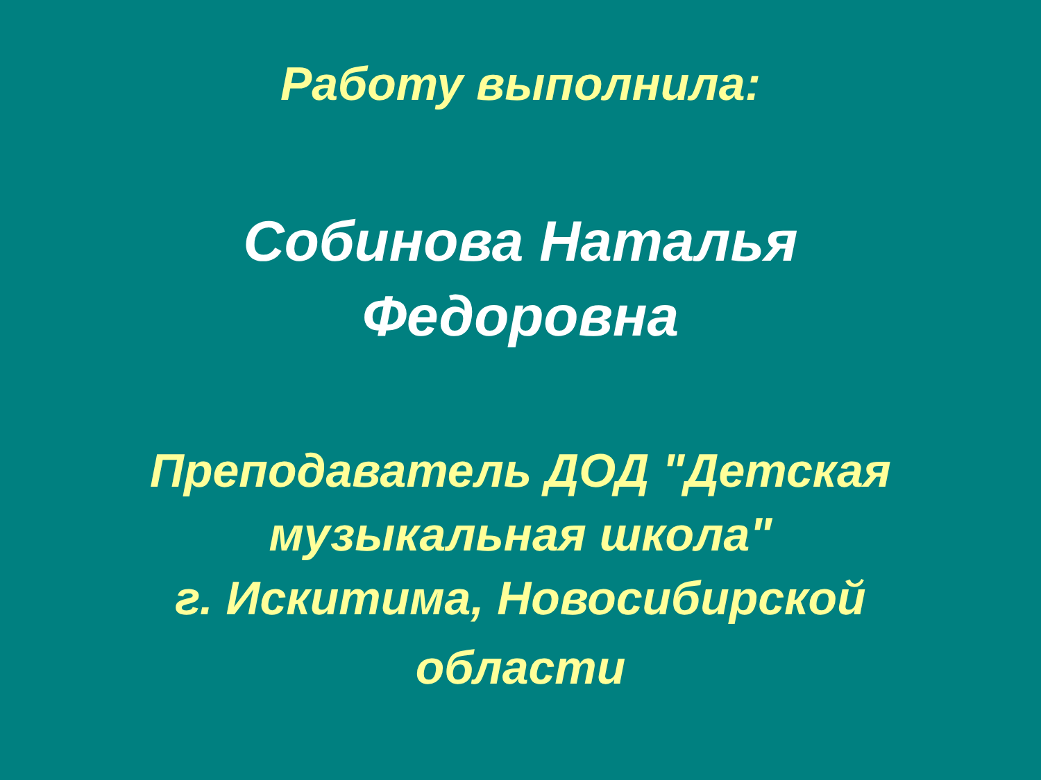Работу выполнила:
Собинова Наталья
Федоровна
Преподаватель ДОД "Детская
музыкальная школа"
г. Искитима, Новосибирской
области